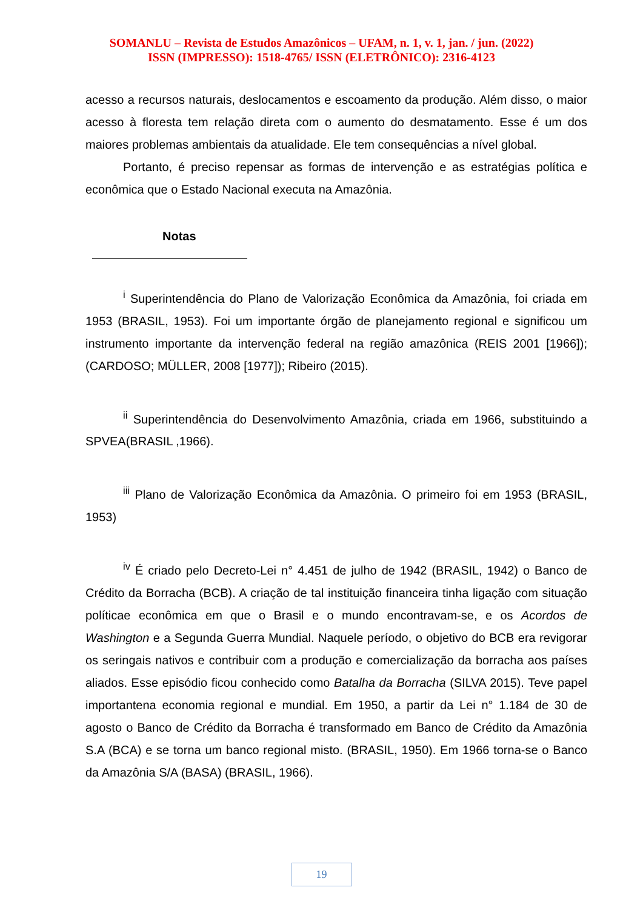SOMANLU – Revista de Estudos Amazônicos – UFAM, n. 1, v. 1, jan. / jun. (2022)
ISSN (IMPRESSO): 1518-4765/ ISSN (ELETRÔNICO): 2316-4123
acesso a recursos naturais, deslocamentos e escoamento da produção. Além disso, o maior acesso à floresta tem relação direta com o aumento do desmatamento. Esse é um dos maiores problemas ambientais da atualidade. Ele tem consequências a nível global.
Portanto, é preciso repensar as formas de intervenção e as estratégias política e econômica que o Estado Nacional executa na Amazônia.
Notas
<sup>i</sup> Superintendência do Plano de Valorização Econômica da Amazônia, foi criada em 1953 (BRASIL, 1953). Foi um importante órgão de planejamento regional e significou um instrumento importante da intervenção federal na região amazônica (REIS 2001 [1966]); (CARDOSO; MÜLLER, 2008 [1977]); Ribeiro (2015).
<sup>ii</sup> Superintendência do Desenvolvimento Amazônia, criada em 1966, substituindo a SPVEA(BRASIL ,1966).
<sup>iii</sup> Plano de Valorização Econômica da Amazônia. O primeiro foi em 1953 (BRASIL, 1953)
<sup>iv</sup> É criado pelo Decreto-Lei n° 4.451 de julho de 1942 (BRASIL, 1942) o Banco de Crédito da Borracha (BCB). A criação de tal instituição financeira tinha ligação com situação políticae econômica em que o Brasil e o mundo encontravam-se, e os Acordos de Washington e a Segunda Guerra Mundial. Naquele período, o objetivo do BCB era revigorar os seringais nativos e contribuir com a produção e comercialização da borracha aos países aliados. Esse episódio ficou conhecido como Batalha da Borracha (SILVA 2015). Teve papel importantena economia regional e mundial. Em 1950, a partir da Lei n° 1.184 de 30 de agosto o Banco de Crédito da Borracha é transformado em Banco de Crédito da Amazônia S.A (BCA) e se torna um banco regional misto. (BRASIL, 1950). Em 1966 torna-se o Banco da Amazônia S/A (BASA) (BRASIL, 1966).
19